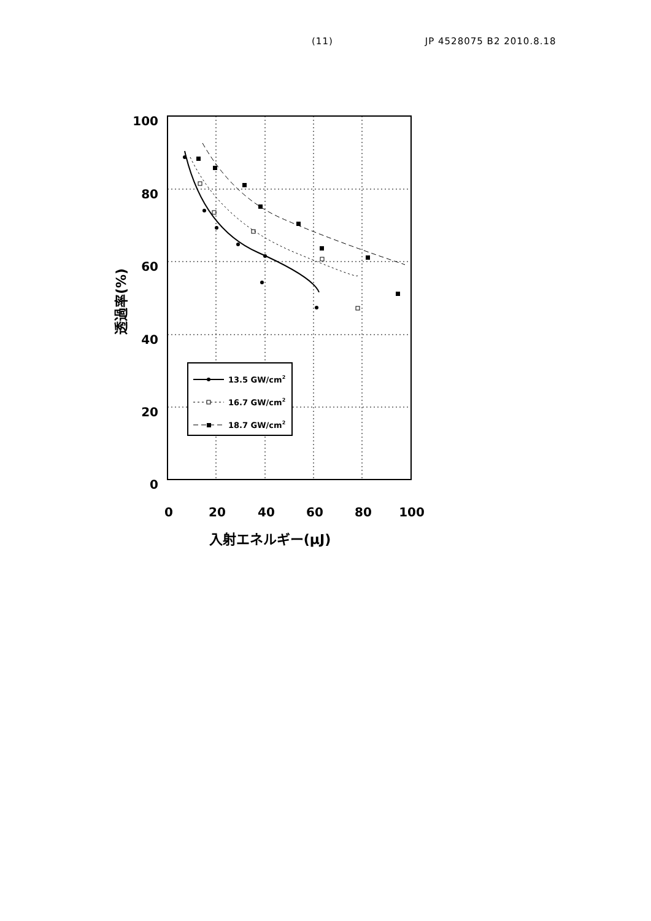(11) JP 4528075 B2 2010.8.18
100
80
60
40
20
0
0
20
40
60
80
100
入射エネルギー(μJ)
透過率(%)
13.5 GW/cm2
16.7 GW/cm2
18.7 GW/cm2